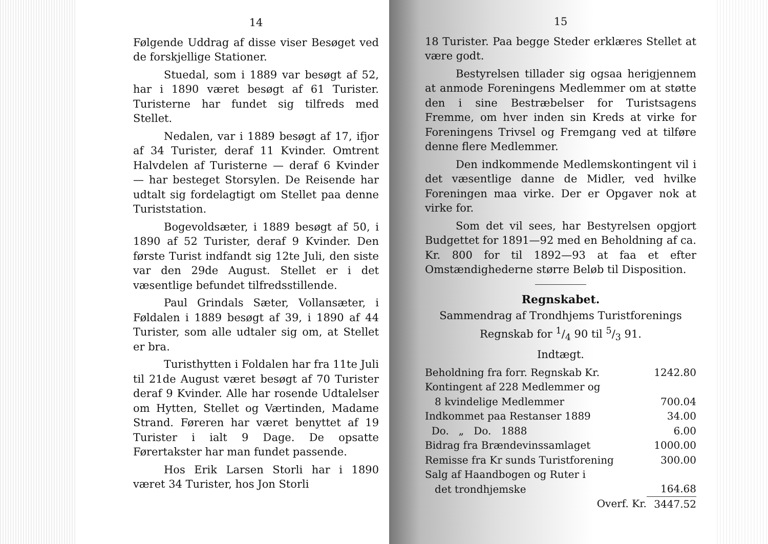14
Følgende Uddrag af disse viser Besøget ved de forskjellige Stationer.
Stuedal, som i 1889 var besøgt af 52, har i 1890 været besøgt af 61 Turister. Turisterne har fundet sig tilfreds med Stellet.
Nedalen, var i 1889 besøgt af 17, ifjor af 34 Turister, deraf 11 Kvinder. Omtrent Halvdelen af Turisterne — deraf 6 Kvinder — har besteget Storsylen. De Reisende har udtalt sig fordelagtigt om Stellet paa denne Turiststation.
Bogevoldsæter, i 1889 besøgt af 50, i 1890 af 52 Turister, deraf 9 Kvinder. Den første Turist indfandt sig 12te Juli, den siste var den 29de August. Stellet er i det væsentlige befundet tilfredsstillende.
Paul Grindals Sæter, Vollansæter, i Føldalen i 1889 besøgt af 39, i 1890 af 44 Turister, som alle udtaler sig om, at Stellet er bra.
Turisthytten i Foldalen har fra 11te Juli til 21de August været besøgt af 70 Turister deraf 9 Kvinder. Alle har rosende Udtalelser om Hytten, Stellet og Værtinden, Madame Strand. Føreren har været benyttet af 19 Turister i ialt 9 Dage. De opsatte Førertakster har man fundet passende.
Hos Erik Larsen Storli har i 1890 været 34 Turister, hos Jon Storli
15
18 Turister. Paa begge Steder erklæres Stellet at være godt.
Bestyrelsen tillader sig ogsaa herigjennem at anmode Foreningens Medlemmer om at støtte den i sine Bestræbelser for Turistsagens Fremme, om hver inden sin Kreds at virke for Foreningens Trivsel og Fremgang ved at tilføre denne flere Medlemmer.
Den indkommende Medlemskontingent vil i det væsentlige danne de Midler, ved hvilke Foreningen maa virke. Der er Opgaver nok at virke for.
Som det vil sees, har Bestyrelsen opgjort Budgettet for 1891—92 med en Beholdning af ca. Kr. 800 for til 1892—93 at faa et efter Omstændighederne større Beløb til Disposition.
Regnskabet.
Sammendrag af Trondhjems Turistforenings Regnskab for 1/4 90 til 5/3 91.
Indtægt.
| Beholdning fra forr. Regnskab Kr. | 1242.80 |
| Kontingent af 228 Medlemmer og 8 kvindelige Medlemmer | 700.04 |
| Indkommet paa Restanser 1889 | 34.00 |
| Do. „ Do. 1888 | 6.00 |
| Bidrag fra Brændevinssamlaget | 1000.00 |
| Remisse fra Kr sunds Turistforening | 300.00 |
| Salg af Haandbogen og Ruter i det trondhjemske | 164.68 |
| Overf. Kr. | 3447.52 |